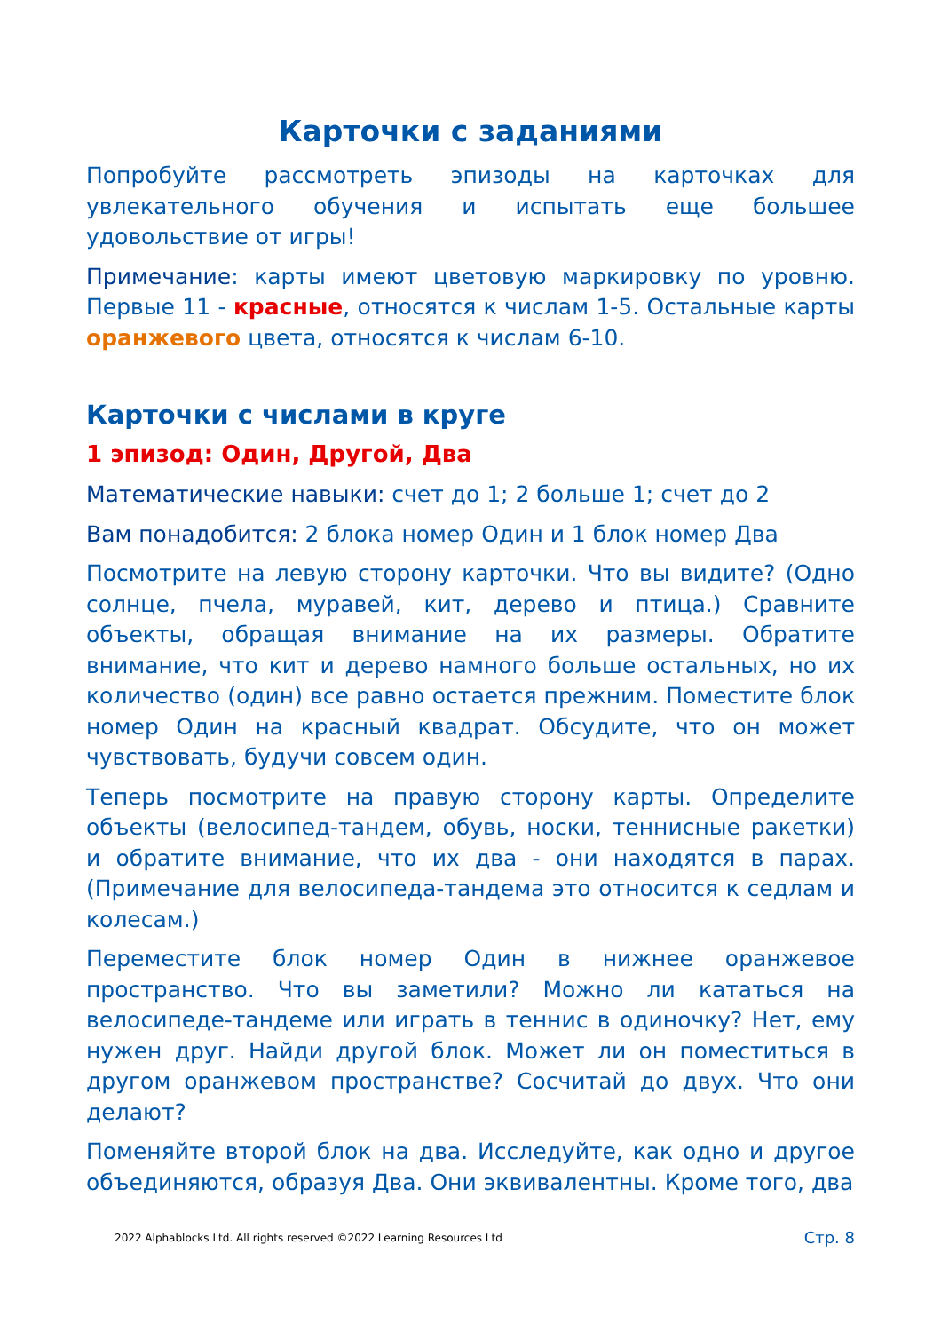Карточки с заданиями
Попробуйте рассмотреть эпизоды на карточках для увлекательного обучения и испытать еще большее удовольствие от игры!
Примечание: карты имеют цветовую маркировку по уровню. Первые 11 - красные, относятся к числам 1-5. Остальные карты оранжевого цвета, относятся к числам 6-10.
Карточки с числами в круге
1 эпизод: Один, Другой, Два
Математические навыки: счет до 1; 2 больше 1; счет до 2
Вам понадобится: 2 блока номер Один и 1 блок номер Два
Посмотрите на левую сторону карточки. Что вы видите? (Одно солнце, пчела, муравей, кит, дерево и птица.) Сравните объекты, обращая внимание на их размеры. Обратите внимание, что кит и дерево намного больше остальных, но их количество (один) все равно остается прежним. Поместите блок номер Один на красный квадрат. Обсудите, что он может чувствовать, будучи совсем один.
Теперь посмотрите на правую сторону карты. Определите объекты (велосипед-тандем, обувь, носки, теннисные ракетки) и обратите внимание, что их два - они находятся в парах. (Примечание для велосипеда-тандема это относится к седлам и колесам.)
Переместите блок номер Один в нижнее оранжевое пространство. Что вы заметили? Можно ли кататься на велосипеде-тандеме или играть в теннис в одиночку? Нет, ему нужен друг. Найди другой блок. Может ли он поместиться в другом оранжевом пространстве? Сосчитай до двух. Что они делают?
Поменяйте второй блок на два. Исследуйте, как одно и другое объединяются, образуя Два. Они эквивалентны. Кроме того, два
2022 Alphablocks Ltd. All rights reserved ©2022 Learning Resources Ltd Стр. 8